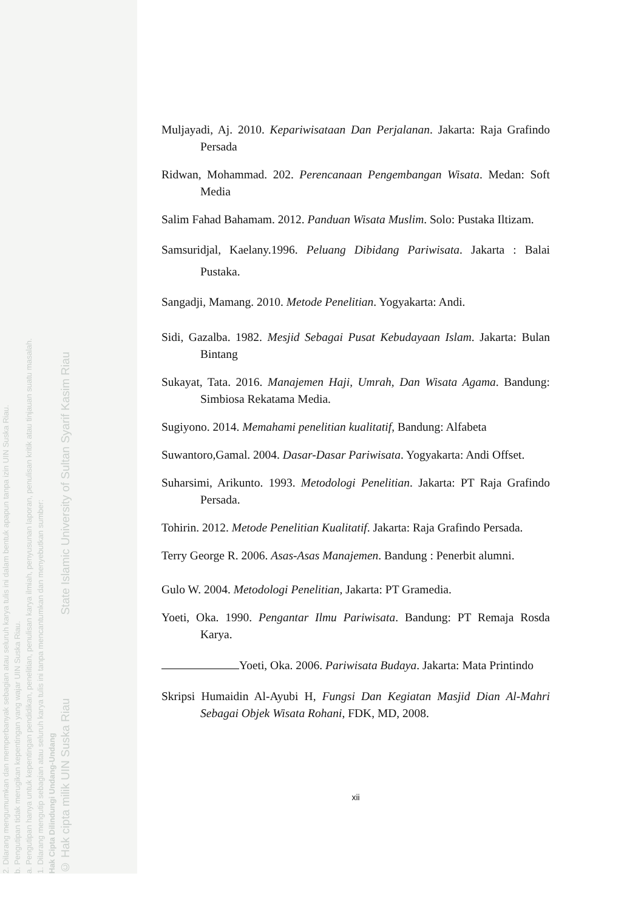© Hak cipta milik UIN Suska Riau State Islamic University of Sultan Syarif Kasim Riau
Hak Cipta Dilindungi Undang-Undang
1. Dilarang mengutip sebagian atau seluruh karya tulis ini tanpa mencantumkan dan menyebutkan sumber:
a. Pengutipan hanya untuk kepentingan pendidikan, penelitian, penulisan karya ilmiah, penyusunan laporan, penulisan kritik atau tinjauan suatu masalah.
b. Pengutipan tidak merugikan kepentingan yang wajar UIN Suska Riau.
2. Dilarang mengumumkan dan memperbanyak sebagian atau seluruh karya tulis ini dalam bentuk apapun tanpa izin UIN Suska Riau.
Muljayadi, Aj. 2010. Kepariwisataan Dan Perjalanan. Jakarta: Raja Grafindo Persada
Ridwan, Mohammad. 202. Perencanaan Pengembangan Wisata. Medan: Soft Media
Salim Fahad Bahamam. 2012. Panduan Wisata Muslim. Solo: Pustaka Iltizam.
Samsuridjal, Kaelany.1996. Peluang Dibidang Pariwisata. Jakarta : Balai Pustaka.
Sangadji, Mamang. 2010. Metode Penelitian. Yogyakarta: Andi.
Sidi, Gazalba. 1982. Mesjid Sebagai Pusat Kebudayaan Islam. Jakarta: Bulan Bintang
Sukayat, Tata. 2016. Manajemen Haji, Umrah, Dan Wisata Agama. Bandung: Simbiosa Rekatama Media.
Sugiyono. 2014. Memahami penelitian kualitatif, Bandung: Alfabeta
Suwantoro,Gamal. 2004. Dasar-Dasar Pariwisata. Yogyakarta: Andi Offset.
Suharsimi, Arikunto. 1993. Metodologi Penelitian. Jakarta: PT Raja Grafindo Persada.
Tohirin. 2012. Metode Penelitian Kualitatif. Jakarta: Raja Grafindo Persada.
Terry George R. 2006. Asas-Asas Manajemen. Bandung : Penerbit alumni.
Gulo W. 2004. Metodologi Penelitian, Jakarta: PT Gramedia.
Yoeti, Oka. 1990. Pengantar Ilmu Pariwisata. Bandung: PT Remaja Rosda Karya.
Yoeti, Oka. 2006. Pariwisata Budaya. Jakarta: Mata Printindo
Skripsi Humaidin Al-Ayubi H, Fungsi Dan Kegiatan Masjid Dian Al-Mahri Sebagai Objek Wisata Rohani, FDK, MD, 2008.
xii